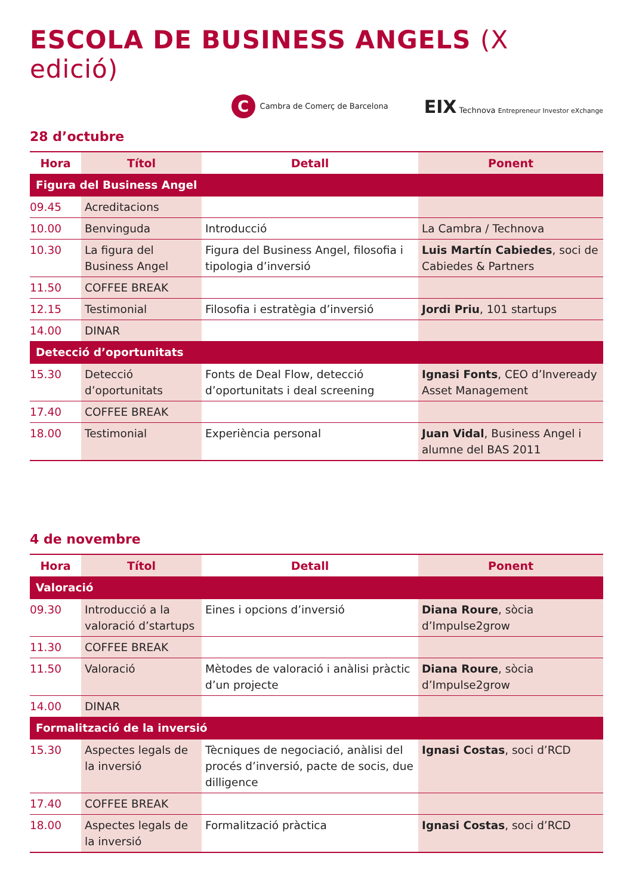ESCOLA DE BUSINESS ANGELS (X edició)
C Cambra de Comerç de Barcelona
EIX Technova Entrepreneur Investor eXchange
28 d’octubre
| Hora | Títol | Detall | Ponent |
| --- | --- | --- | --- |
| Figura del Business Angel | | | |
| 09.45 | Acreditacions | | |
| 10.00 | Benvinguda | Introducció | La Cambra / Technova |
| 10.30 | La figura del Business Angel | Figura del Business Angel, filosofia i tipologia d’inversió | Luis Martín Cabiedes , soci de Cabiedes & Partners |
| 11.50 | COFFEE BREAK | | |
| 12.15 | Testimonial | Filosofia i estratègia d’inversió | Jordi Priu , 101 startups |
| 14.00 | DINAR | | |
| Detecció d’oportunitats | | | |
| 15.30 | Detecció d’oportunitats | Fonts de Deal Flow, detecció d’oportunitats i deal screening | Ignasi Fonts , CEO d’Inveready Asset Management |
| 17.40 | COFFEE BREAK | | |
| 18.00 | Testimonial | Experiència personal | Juan Vidal , Business Angel i alumne del BAS 2011 |
4 de novembre
| Hora | Títol | Detall | Ponent |
| --- | --- | --- | --- |
| Valoració | | | |
| 09.30 | Introducció a la valoració d’startups | Eines i opcions d’inversió | Diana Roure , sòcia d’Impulse2grow |
| 11.30 | COFFEE BREAK | | |
| 11.50 | Valoració | Mètodes de valoració i anàlisi pràctic d’un projecte | Diana Roure , sòcia d’Impulse2grow |
| 14.00 | DINAR | | |
| Formalització de la inversió | | | |
| 15.30 | Aspectes legals de la inversió | Tècniques de negociació, anàlisi del procés d’inversió, pacte de socis, due dilligence | Ignasi Costas , soci d’RCD |
| 17.40 | COFFEE BREAK | | |
| 18.00 | Aspectes legals de la inversió | Formalització pràctica | Ignasi Costas , soci d’RCD |